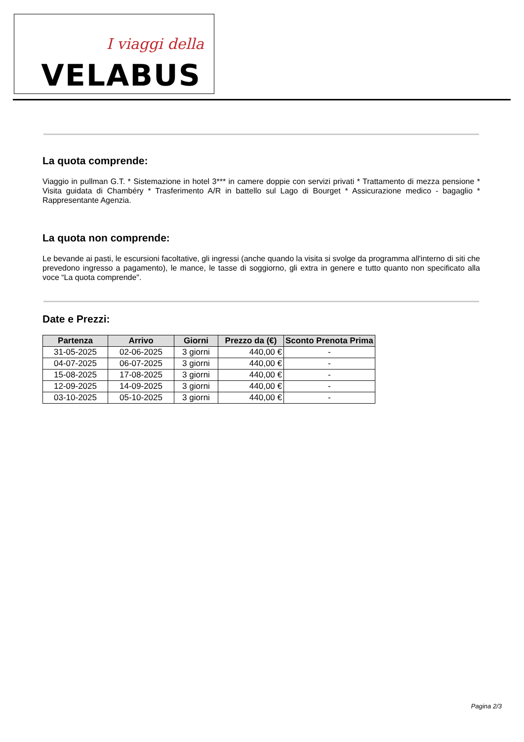I viaggi della
VELABUS
La quota comprende:
Viaggio in pullman G.T. * Sistemazione in hotel 3*** in camere doppie con servizi privati * Trattamento di mezza pensione * Visita guidata di Chambéry * Trasferimento A/R in battello sul Lago di Bourget * Assicurazione medico - bagaglio * Rappresentante Agenzia.
La quota non comprende:
Le bevande ai pasti, le escursioni facoltative, gli ingressi (anche quando la visita si svolge da programma all'interno di siti che prevedono ingresso a pagamento), le mance, le tasse di soggiorno, gli extra in genere e tutto quanto non specificato alla voce “La quota comprende".
Date e Prezzi:
| Partenza | Arrivo | Giorni | Prezzo da (€) | Sconto Prenota Prima |
| --- | --- | --- | --- | --- |
| 31-05-2025 | 02-06-2025 | 3 giorni | 440,00 € | - |
| 04-07-2025 | 06-07-2025 | 3 giorni | 440,00 € | - |
| 15-08-2025 | 17-08-2025 | 3 giorni | 440,00 € | - |
| 12-09-2025 | 14-09-2025 | 3 giorni | 440,00 € | - |
| 03-10-2025 | 05-10-2025 | 3 giorni | 440,00 € | - |
Pagina 2/3